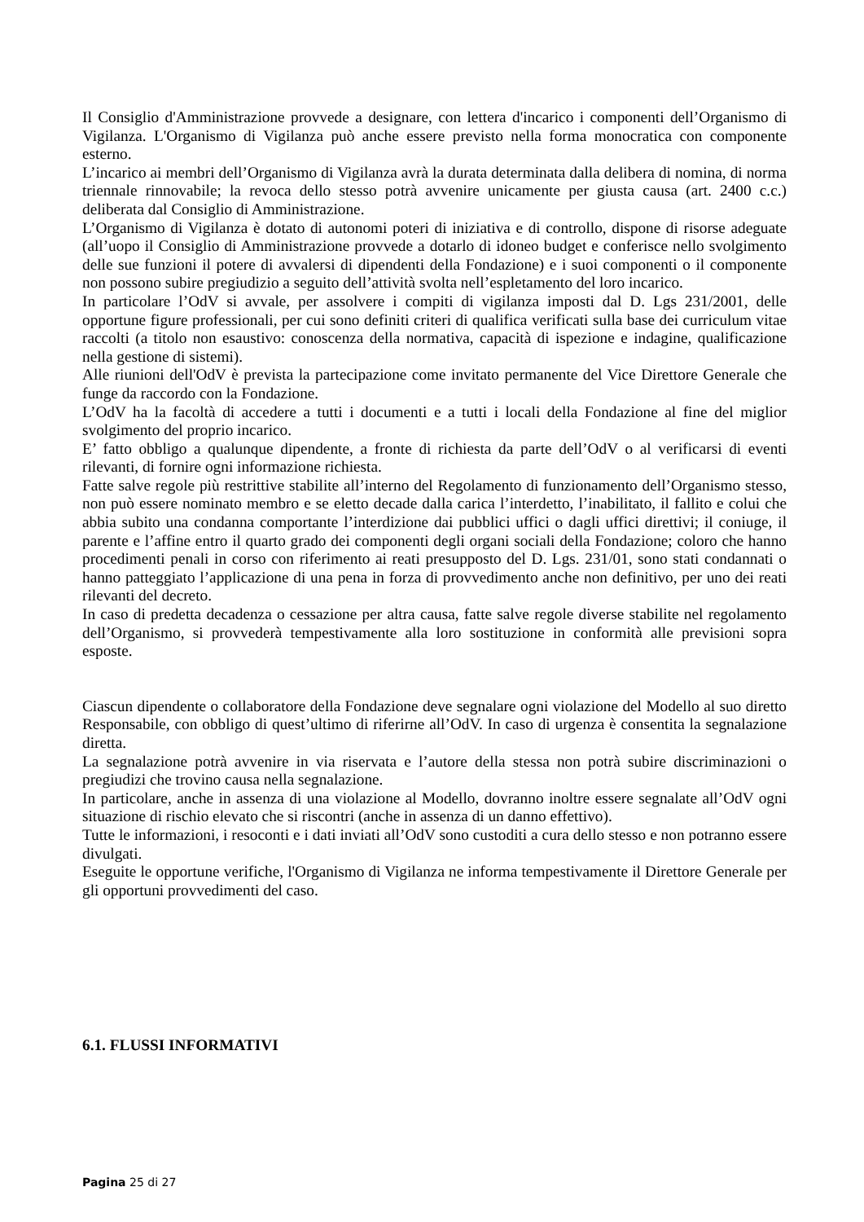Il Consiglio d'Amministrazione provvede a designare, con lettera d'incarico i componenti dell’Organismo di Vigilanza. L'Organismo di Vigilanza può anche essere previsto nella forma monocratica con componente esterno.
L’incarico ai membri dell’Organismo di Vigilanza avrà la durata determinata dalla delibera di nomina, di norma triennale rinnovabile; la revoca dello stesso potrà avvenire unicamente per giusta causa (art. 2400 c.c.) deliberata dal Consiglio di Amministrazione.
L’Organismo di Vigilanza è dotato di autonomi poteri di iniziativa e di controllo, dispone di risorse adeguate (all’uopo il Consiglio di Amministrazione provvede a dotarlo di idoneo budget e conferisce nello svolgimento delle sue funzioni il potere di avvalersi di dipendenti della Fondazione) e i suoi componenti o il componente non possono subire pregiudizio a seguito dell’attività svolta nell’espletamento del loro incarico.
In particolare l’OdV si avvale, per assolvere i compiti di vigilanza imposti dal D. Lgs 231/2001, delle opportune figure professionali, per cui sono definiti criteri di qualifica verificati sulla base dei curriculum vitae raccolti (a titolo non esaustivo: conoscenza della normativa, capacità di ispezione e indagine, qualificazione nella gestione di sistemi).
Alle riunioni dell'OdV è prevista la partecipazione come invitato permanente del Vice Direttore Generale che funge da raccordo con la Fondazione.
L’OdV ha la facoltà di accedere a tutti i documenti e a tutti i locali della Fondazione al fine del miglior svolgimento del proprio incarico.
E’ fatto obbligo a qualunque dipendente, a fronte di richiesta da parte dell’OdV o al verificarsi di eventi rilevanti, di fornire ogni informazione richiesta.
Fatte salve regole più restrittive stabilite all’interno del Regolamento di funzionamento dell’Organismo stesso, non può essere nominato membro e se eletto decade dalla carica l’interdetto, l’inabilitato, il fallito e colui che abbia subito una condanna comportante l’interdizione dai pubblici uffici o dagli uffici direttivi; il coniuge, il parente e l’affine entro il quarto grado dei componenti degli organi sociali della Fondazione; coloro che hanno procedimenti penali in corso con riferimento ai reati presupposto del D. Lgs. 231/01, sono stati condannati o hanno patteggiato l’applicazione di una pena in forza di provvedimento anche non definitivo, per uno dei reati rilevanti del decreto.
In caso di predetta decadenza o cessazione per altra causa, fatte salve regole diverse stabilite nel regolamento dell’Organismo, si provvederà tempestivamente alla loro sostituzione in conformità alle previsioni sopra esposte.
Ciascun dipendente o collaboratore della Fondazione deve segnalare ogni violazione del Modello al suo diretto Responsabile, con obbligo di quest’ultimo di riferirne all’OdV. In caso di urgenza è consentita la segnalazione diretta.
La segnalazione potrà avvenire in via riservata e l’autore della stessa non potrà subire discriminazioni o pregiudizi che trovino causa nella segnalazione.
In particolare, anche in assenza di una violazione al Modello, dovranno inoltre essere segnalate all’OdV ogni situazione di rischio elevato che si riscontri (anche in assenza di un danno effettivo).
Tutte le informazioni, i resoconti e i dati inviati all’OdV sono custoditi a cura dello stesso e non potranno essere divulgati.
Eseguite le opportune verifiche, l'Organismo di Vigilanza ne informa tempestivamente il Direttore Generale per gli opportuni provvedimenti del caso.
6.1. FLUSSI INFORMATIVI
Pagina 25 di 27